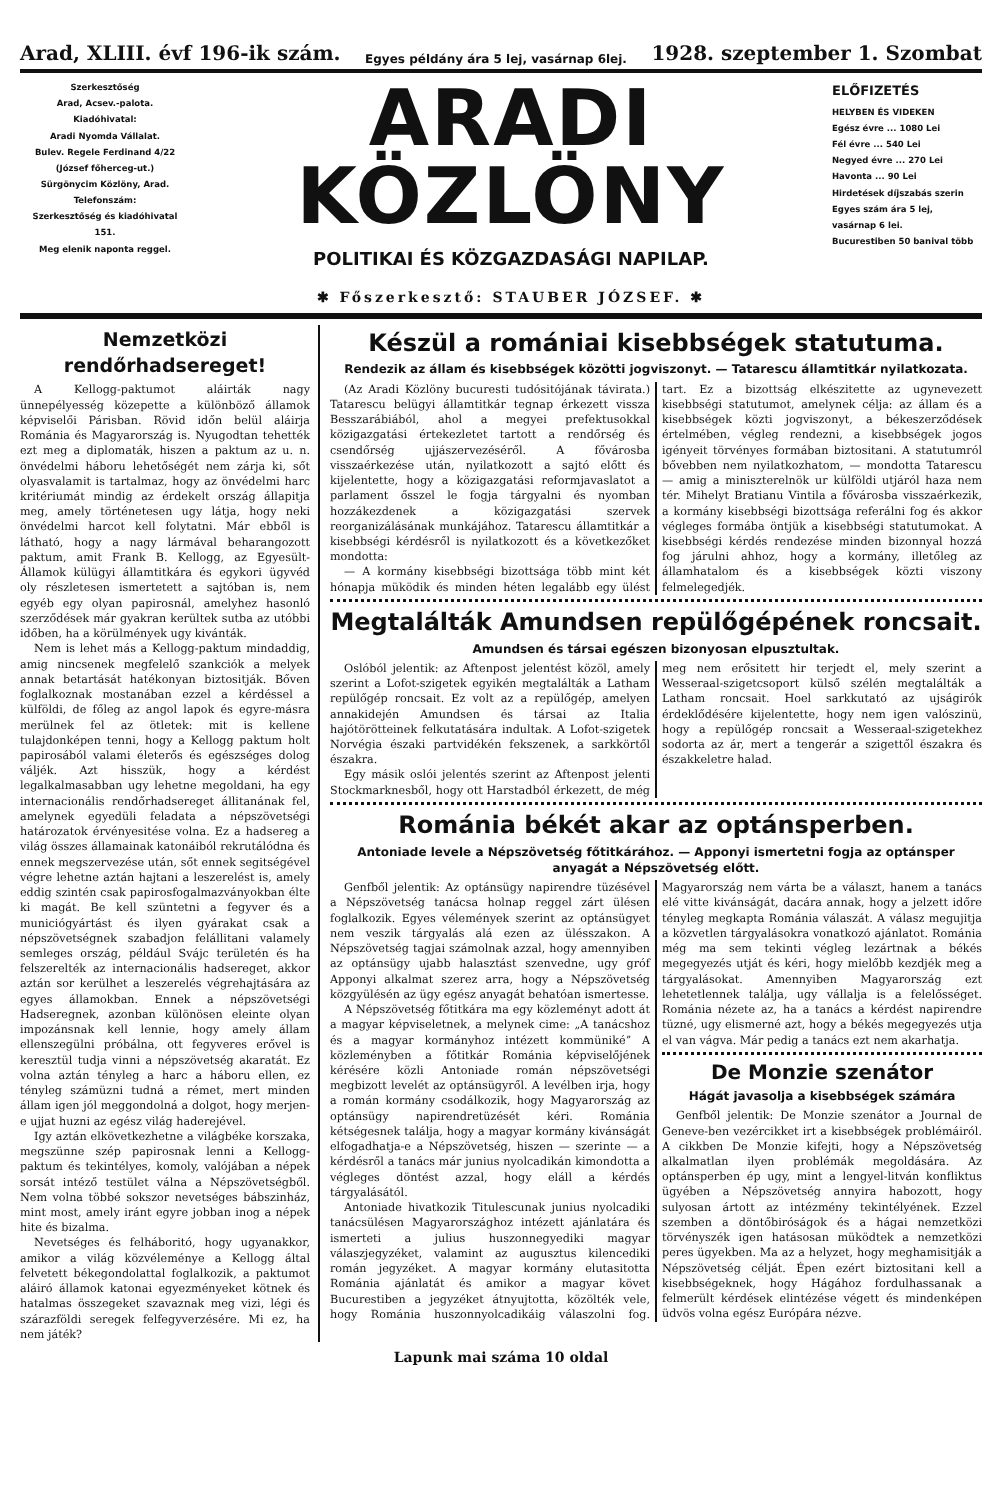Arad, XLIII. évf 196-ik szám. Egyes példány ára 5 lej, vasárnap 6lej. 1928. szeptember 1. Szombat
Szerkesztőség
Arad, Acsev.-palota.
Kiadóhivatal:
Aradi Nyomda Vállalat.
Bulev. Regele Ferdinand 4/22
(József főherceg-ut.)
Sürgönycim Közlöny, Arad.
Telefonszám:
Szerkesztőség és kiadóhivatal
151.
Meg elenik naponta reggel.
ARADI KÖZLÖNY
POLITIKAI ÉS KÖZGAZDASÁGI NAPILAP.
✱ Főszerkesztő: STAUBER JÓZSEF. ✱
ELŐFIZETÉS
HELYBEN ÉS VIDEKEN
Egész évre ... 1080 Lei
Fél évre ... 540 Lei
Negyed évre ... 270 Lei
Havonta ... 90 Lei
Hirdetések díjszabás szerin
Egyes szám ára 5 lej,
vasárnap 6 lei.
Bucurestiben 50 banival több
Nemzetközi rendőrhadsereget!
A Kellogg-paktumot aláirták nagy ünnepélyesség közepette a különböző államok képviselői Párisban. Rövid időn belül aláirja Románia és Magyarország is. Nyugodtan tehették ezt meg a diplomaták, hiszen a paktum az u. n. önvédelmi háboru lehetőségét nem zárja ki, sőt olyasvalamit is tartalmaz, hogy az önvédelmi harc kritériumát mindig az érdekelt ország állapitja meg, amely történetesen ugy látja, hogy neki önvédelmi harcot kell folytatni. Már ebből is látható, hogy a nagy lármával beharangozott paktum, amit Frank B. Kellogg, az Egyesült-Államok külügyi államtitkára és egykori ügyvéd oly részletesen ismertetett a sajtóban is, nem egyéb egy olyan papirosnál, amelyhez hasonló szerződések már gyakran kerültek sutba az utóbbi időben, ha a körülmények ugy kivánták.
Nem is lehet más a Kellogg-paktum mindaddig, amig nincsenek megfelelő szankciók a melyek annak betartását hatékonyan biztositják. Bőven foglalkoznak mostanában ezzel a kérdéssel a külföldi, de főleg az angol lapok és egyre-másra merülnek fel az ötletek: mit is kellene tulajdonképen tenni, hogy a Kellogg paktum holt papirosából valami életerős és egészséges dolog váljék. Azt hisszük, hogy a kérdést legalkalmasabban ugy lehetne megoldani, ha egy internacionális rendőrhadsereget állitanának fel, amelynek egyedüli feladata a népszövetségi határozatok érvényesitése volna. Ez a hadsereg a világ összes államainak katonáiból rekrutálódna és ennek megszervezése után, sőt ennek segitségével végre lehetne aztán hajtani a leszerelést is, amely eddig szintén csak papirosfogalmazványokban élte ki magát. Be kell szüntetni a fegyver és a municiógyártást és ilyen gyárakat csak a népszövetségnek szabadjon felállitani valamely semleges ország, például Svájc területén és ha felszerelték az internacionális hadsereget, akkor aztán sor kerülhet a leszerelés végrehajtására az egyes államokban. Ennek a népszövetségi Hadseregnek, azonban különösen eleinte olyan impozánsnak kell lennie, hogy amely állam ellenszegülni próbálna, ott fegyveres erővel is keresztül tudja vinni a népszövetség akaratát. Ez volna aztán tényleg a harc a háboru ellen, ez tényleg számüzni tudná a rémet, mert minden állam igen jól meggondolná a dolgot, hogy merjen-e ujjat huzni az egész világ haderejével.
Igy aztán elkövetkezhetne a világbéke korszaka, megszünne szép papirosnak lenni a Kellogg-paktum és tekintélyes, komoly, valójában a népek sorsát intéző testület válna a Népszövetségből. Nem volna többé sokszor nevetséges bábszinház, mint most, amely iránt egyre jobban inog a népek hite és bizalma.
Nevetséges és felháboritó, hogy ugyanakkor, amikor a világ közvéleménye a Kellogg által felvetett békegondolattal foglalkozik, a paktumot aláiró államok katonai egyezményeket kötnek és hatalmas összegeket szavaznak meg vizi, légi és szárazföldi seregek felfegyverzésére. Mi ez, ha nem játék?
Készül a romániai kisebbségek statutuma.
Rendezik az állam és kisebbségek közötti jogviszonyt. — Tatarescu államtitkár nyilatkozata.
(Az Aradi Közlöny bucuresti tudósitójának távirata.) Tatarescu belügyi államtitkár tegnap érkezett vissza Besszarábiából, ahol a megyei prefektusokkal közigazgatási értekezletet tartott a rendőrség és csendőrség ujjászervezéséről. A fővárosba visszaérkezése után, nyilatkozott a sajtó előtt és kijelentette, hogy a közigazgatási reformjavaslatot a parlament ősszel le fogja tárgyalni és nyomban hozzákezdenek a közigazgatási szervek reorganizálásának munkájához. Tatarescu államtitkár a kisebbségi kérdésről is nyilatkozott és a következőket mondotta:
— A kormány kisebbségi bizottsága több mint két hónapja müködik és minden héten legalább egy ülést tart. Ez a bizottság elkészitette az ugynevezett kisebbségi statutumot, amelynek célja: az állam és a kisebbségek közti jogviszonyt, a békeszerződések értelmében, végleg rendezni, a kisebbségek jogos igényeit törvényes formában biztositani. A statutumról bővebben nem nyilatkozhatom, — mondotta Tatarescu — amig a miniszterelnök ur külföldi utjáról haza nem tér. Mihelyt Bratianu Vintila a fővárosba visszaérkezik, a kormány kisebbségi bizottsága referálni fog és akkor végleges formába öntjük a kisebbségi statutumokat. A kisebbségi kérdés rendezése minden bizonnyal hozzá fog járulni ahhoz, hogy a kormány, illetőleg az államhatalom és a kisebbségek közti viszony felmelegedjék.
Megtalálták Amundsen repülőgépének roncsait.
Amundsen és társai egészen bizonyosan elpusztultak.
Oslóból jelentik: az Aftenpost jelentést közöl, amely szerint a Lofot-szigetek egyikén megtalálták a Latham repülőgép roncsait. Ez volt az a repülőgép, amelyen annakidején Amundsen és társai az Italia hajótörötteinek felkutatására indultak. A Lofot-szigetek Norvégia északi partvidékén fekszenek, a sarkkörtől északra.
Egy másik oslói jelentés szerint az Aftenpost jelenti Stockmarknesből, hogy ott Harstadból érkezett, de még meg nem erősitett hir terjedt el, mely szerint a Wesseraal-szigetcsoport külső szélén megtalálták a Latham roncsait. Hoel sarkkutató az ujságirók érdeklődésére kijelentette, hogy nem igen valószinü, hogy a repülőgép roncsait a Wesseraal-szigetekhez sodorta az ár, mert a tengerár a szigettől északra és északkeletre halad.
Románia békét akar az optánsperben.
Antoniade levele a Népszövetség főtitkárához. — Apponyi ismertetni fogja az optánsper anyagát a Népszövetség előtt.
Genfből jelentik: Az optánsügy napirendre tüzésével a Népszövetség tanácsa holnap reggel zárt ülésen foglalkozik. Egyes vélemények szerint az optánsügyet nem veszik tárgyalás alá ezen az ülésszakon. A Népszövetség tagjai számolnak azzal, hogy amennyiben az optánsügy ujabb halasztást szenvedne, ugy gróf Apponyi alkalmat szerez arra, hogy a Népszövetség közgyülésén az ügy egész anyagát behatóan ismertesse.
A Népszövetség főtitkára ma egy közleményt adott át a magyar képviseletnek, a melynek cime: „A tanácshoz és a magyar kormányhoz intézett kommünikéˮ A közleményben a főtitkár Románia képviselőjének kérésére közli Antoniade román népszövetségi megbizott levelét az optánsügyről. A levélben irja, hogy a román kormány csodálkozik, hogy Magyarország az optánsügy napirendretüzését kéri. Románia kétségesnek találja, hogy a magyar kormány kivánságát elfogadhatja-e a Népszövetség, hiszen — szerinte — a kérdésről a tanács már junius nyolcadikán kimondotta a végleges döntést azzal, hogy eláll a kérdés tárgyalásától.
Antoniade hivatkozik Titulescunak junius nyolcadiki tanácsülésen Magyarországhoz intézett ajánlatára és ismerteti a julius huszonnegyediki magyar válaszjegyzéket, valamint az augusztus kilencediki román jegyzéket. A magyar kormány elutasitotta Románia ajánlatát és amikor a magyar követ Bucurestiben a jegyzéket átnyujtotta, közölték vele, hogy Románia huszonnyolcadikáig válaszolni fog. Magyarország nem várta be a választ, hanem a tanács elé vitte kivánságát, dacára annak, hogy a jelzett időre tényleg megkapta Románia válaszát. A válasz megujitja a közvetlen tárgyalásokra vonatkozó ajánlatot. Románia még ma sem tekinti végleg lezártnak a békés megegyezés utját és kéri, hogy mielőbb kezdjék meg a tárgyalásokat. Amennyiben Magyarország ezt lehetetlennek találja, ugy vállalja is a felelősséget. Románia nézete az, ha a tanács a kérdést napirendre tüzné, ugy elismerné azt, hogy a békés megegyezés utja el van vágva. Már pedig a tanács ezt nem akarhatja.
De Monzie szenátor
Hágát javasolja a kisebbségek számára
Genfből jelentik: De Monzie szenátor a Journal de Geneve-ben vezércikket irt a kisebbségek problémáiról. A cikkben De Monzie kifejti, hogy a Népszövetség alkalmatlan ilyen problémák megoldására. Az optánsperben ép ugy, mint a lengyel-litván konfliktus ügyében a Népszövetség annyira habozott, hogy sulyosan ártott az intézmény tekintélyének. Ezzel szemben a döntőbiróságok és a hágai nemzetközi törvényszék igen hatásosan müködtek a nemzetközi peres ügyekben. Ma az a helyzet, hogy meghamisitják a Népszövetség célját. Épen ezért biztositani kell a kisebbségeknek, hogy Hágához fordulhassanak a felmerült kérdések elintézése végett és mindenképen üdvös volna egész Európára nézve.
Lapunk mai száma 10 oldal